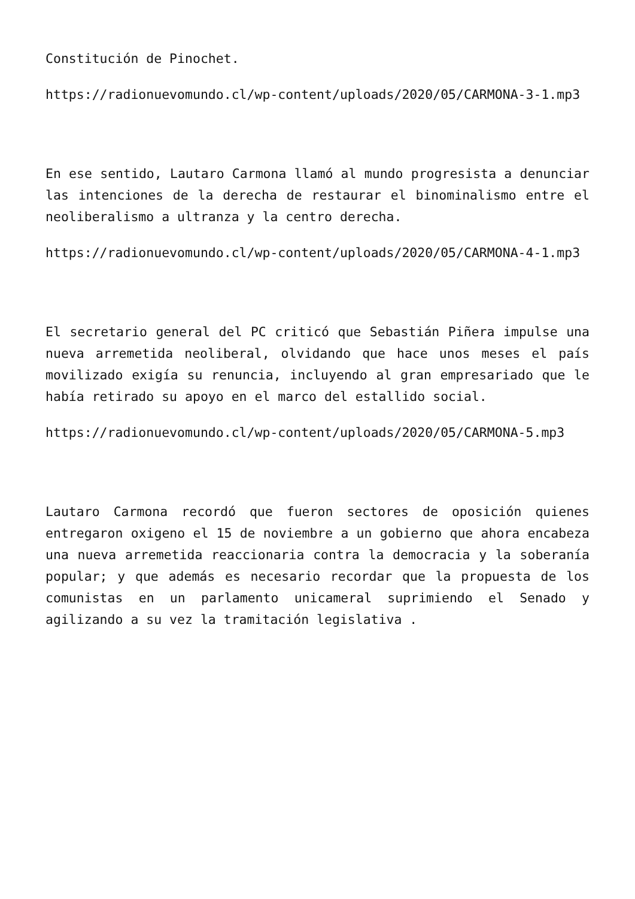Constitución de Pinochet.
https://radionuevomundo.cl/wp-content/uploads/2020/05/CARMONA-3-1.mp3
En ese sentido, Lautaro Carmona llamó al mundo progresista a denunciar las intenciones de la derecha de restaurar el binominalismo entre el neoliberalismo a ultranza y la centro derecha.
https://radionuevomundo.cl/wp-content/uploads/2020/05/CARMONA-4-1.mp3
El secretario general del PC criticó que Sebastián Piñera impulse una nueva arremetida neoliberal, olvidando que hace unos meses el país movilizado exigía su renuncia, incluyendo al gran empresariado que le había retirado su apoyo en el marco del estallido social.
https://radionuevomundo.cl/wp-content/uploads/2020/05/CARMONA-5.mp3
Lautaro Carmona recordó que fueron sectores de oposición quienes entregaron oxigeno el 15 de noviembre a un gobierno que ahora encabeza una nueva arremetida reaccionaria contra la democracia y la soberanía popular; y que además es necesario recordar que la propuesta de los comunistas en un parlamento unicameral suprimiendo el Senado y agilizando a su vez la tramitación legislativa .